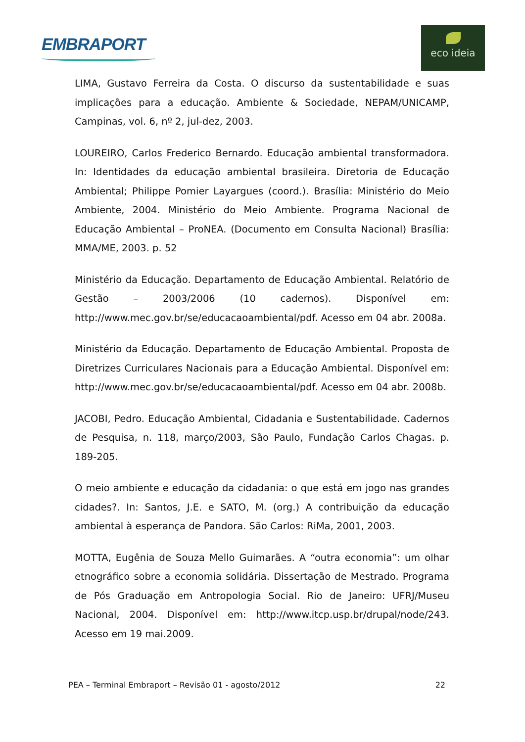EMBRAPORT
eco ideia
LIMA, Gustavo Ferreira da Costa. O discurso da sustentabilidade e suas implicações para a educação. Ambiente & Sociedade, NEPAM/UNICAMP, Campinas, vol. 6, nº 2, jul-dez, 2003.
LOUREIRO, Carlos Frederico Bernardo. Educação ambiental transformadora. In: Identidades da educação ambiental brasileira. Diretoria de Educação Ambiental; Philippe Pomier Layargues (coord.). Brasília: Ministério do Meio Ambiente, 2004. Ministério do Meio Ambiente. Programa Nacional de Educação Ambiental – ProNEA. (Documento em Consulta Nacional) Brasília: MMA/ME, 2003. p. 52
Ministério da Educação. Departamento de Educação Ambiental. Relatório de Gestão – 2003/2006 (10 cadernos). Disponível em: http://www.mec.gov.br/se/educacaoambiental/pdf. Acesso em 04 abr. 2008a.
Ministério da Educação. Departamento de Educação Ambiental. Proposta de Diretrizes Curriculares Nacionais para a Educação Ambiental. Disponível em: http://www.mec.gov.br/se/educacaoambiental/pdf. Acesso em 04 abr. 2008b.
JACOBI, Pedro. Educação Ambiental, Cidadania e Sustentabilidade. Cadernos de Pesquisa, n. 118, março/2003, São Paulo, Fundação Carlos Chagas. p. 189-205.
O meio ambiente e educação da cidadania: o que está em jogo nas grandes cidades?. In: Santos, J.E. e SATO, M. (org.) A contribuição da educação ambiental à esperança de Pandora. São Carlos: RiMa, 2001, 2003.
MOTTA, Eugênia de Souza Mello Guimarães. A “outra economia”: um olhar etnográfico sobre a economia solidária. Dissertação de Mestrado. Programa de Pós Graduação em Antropologia Social. Rio de Janeiro: UFRJ/Museu Nacional, 2004. Disponível em: http://www.itcp.usp.br/drupal/node/243. Acesso em 19 mai.2009.
PEA – Terminal Embraport – Revisão 01 - agosto/2012 22